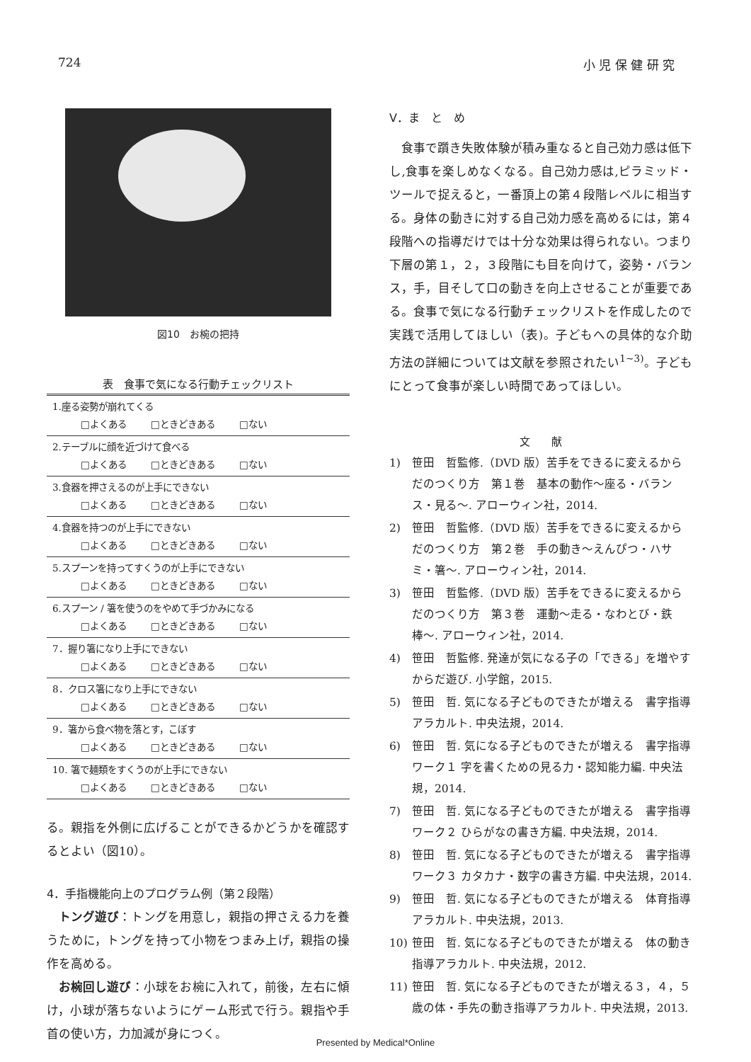724 小 児 保 健 研 究
図10　お椀の把持
表　食事で気になる行動チェックリスト
| 1.座る姿勢が崩れてくる □よくある □ときどきある □ない |
| 2.テーブルに顔を近づけて食べる □よくある □ときどきある □ない |
| 3.食器を押さえるのが上手にできない □よくある □ときどきある □ない |
| 4.食器を持つのが上手にできない □よくある □ときどきある □ない |
| 5.スプーンを持ってすくうのが上手にできない □よくある □ときどきある □ない |
| 6.スプーン / 箸を使うのをやめて手づかみになる □よくある □ときどきある □ない |
| 7．握り箸になり上手にできない □よくある □ときどきある □ない |
| 8．クロス箸になり上手にできない □よくある □ときどきある □ない |
| 9．箸から食べ物を落とす，こぼす □よくある □ときどきある □ない |
| 10. 箸で麺類をすくうのが上手にできない □よくある □ときどきある □ない |
る。親指を外側に広げることができるかどうかを確認するとよい（図10）。
4．手指機能向上のプログラム例（第２段階）
トング遊び：トングを用意し，親指の押さえる力を養うために，トングを持って小物をつまみ上げ，親指の操作を高める。
お椀回し遊び：小球をお椀に入れて，前後，左右に傾け，小球が落ちないようにゲーム形式で行う。親指や手首の使い方，力加減が身につく。
V．ま　と　め
食事で躓き失敗体験が積み重なると自己効力感は低下し,食事を楽しめなくなる。自己効力感は,ピラミッド・ツールで捉えると，一番頂上の第４段階レベルに相当する。身体の動きに対する自己効力感を高めるには，第４段階への指導だけでは十分な効果は得られない。つまり下層の第１，２，３段階にも目を向けて，姿勢・バランス，手，目そして口の動きを向上させることが重要である。食事で気になる行動チェックリストを作成したので実践で活用してほしい（表)。子どもへの具体的な介助方法の詳細については文献を参照されたい<sup>1~3)</sup>。子どもにとって食事が楽しい時間であってほしい。
文　　献
1) 笹田　哲監修.（DVD 版）苦手をできるに変えるからだのつくり方　第１巻　基本の動作〜座る・バランス・見る〜. アローウィン社，2014.
2) 笹田　哲監修.（DVD 版）苦手をできるに変えるからだのつくり方　第２巻　手の動き〜えんぴつ・ハサミ・箸〜. アローウィン社，2014.
3) 笹田　哲監修.（DVD 版）苦手をできるに変えるからだのつくり方　第３巻　運動〜走る・なわとび・鉄棒〜. アローウィン社，2014.
4) 笹田　哲監修. 発達が気になる子の「できる」を増やすからだ遊び. 小学館，2015.
5) 笹田　哲. 気になる子どものできたが増える　書字指導アラカルト. 中央法規，2014.
6) 笹田　哲. 気になる子どものできたが増える　書字指導ワーク１ 字を書くための見る力・認知能力編. 中央法規，2014.
7) 笹田　哲. 気になる子どものできたが増える　書字指導ワーク２ ひらがなの書き方編. 中央法規，2014.
8) 笹田　哲. 気になる子どものできたが増える　書字指導ワーク３ カタカナ・数字の書き方編. 中央法規，2014.
9) 笹田　哲. 気になる子どものできたが増える　体育指導アラカルト. 中央法規，2013.
10) 笹田　哲. 気になる子どものできたが増える　体の動き指導アラカルト. 中央法規，2012.
11) 笹田　哲. 気になる子どものできたが増える３，４，５歳の体・手先の動き指導アラカルト. 中央法規，2013.
Presented by Medical*Online